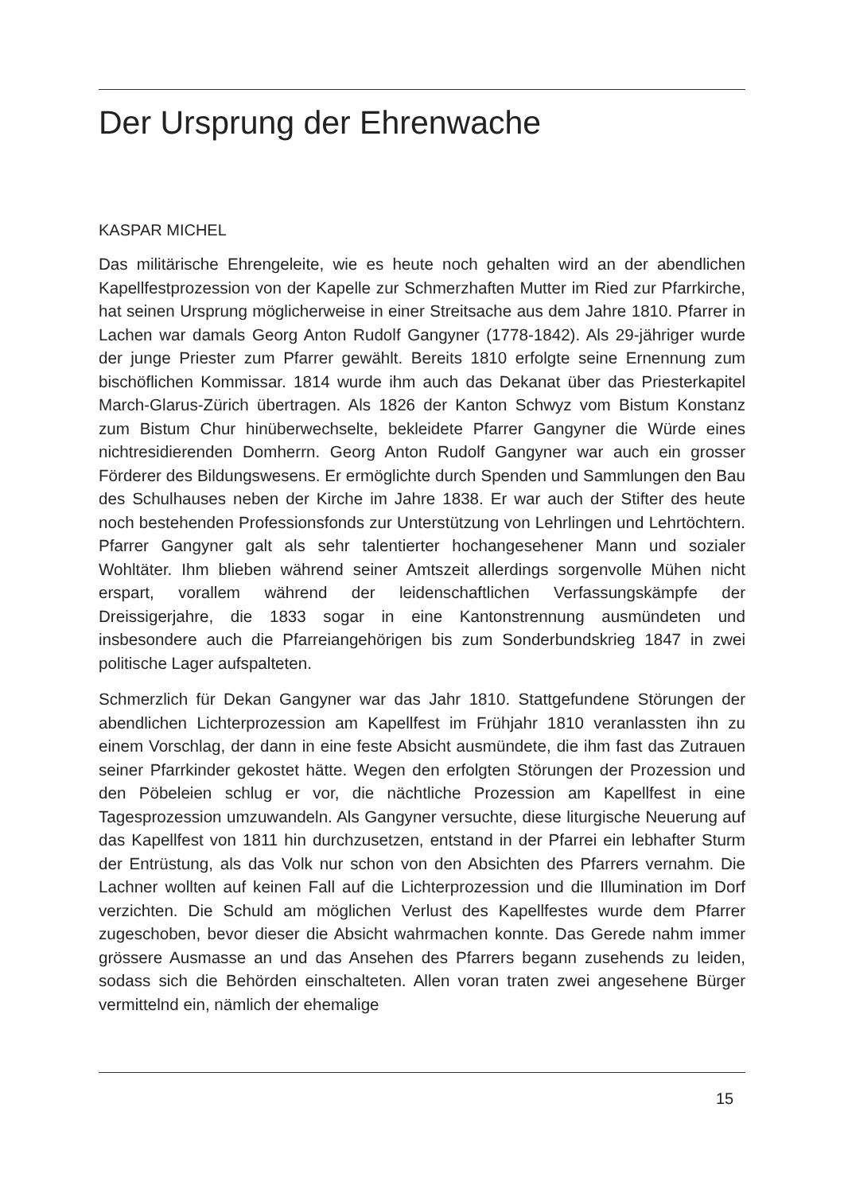Der Ursprung der Ehrenwache
KASPAR MICHEL
Das militärische Ehrengeleite, wie es heute noch gehalten wird an der abendlichen Kapellfestprozession von der Kapelle zur Schmerzhaften Mutter im Ried zur Pfarrkirche, hat seinen Ursprung möglicherweise in einer Streitsache aus dem Jahre 1810. Pfarrer in Lachen war damals Georg Anton Rudolf Gangyner (1778-1842). Als 29-jähriger wurde der junge Priester zum Pfarrer gewählt. Bereits 1810 erfolgte seine Ernennung zum bischöflichen Kommissar. 1814 wurde ihm auch das Dekanat über das Priesterkapitel March-Glarus-Zürich übertragen. Als 1826 der Kanton Schwyz vom Bistum Konstanz zum Bistum Chur hinüberwechselte, bekleidete Pfarrer Gangyner die Würde eines nichtresidierenden Domherrn. Georg Anton Rudolf Gangyner war auch ein grosser Förderer des Bildungswesens. Er ermöglichte durch Spenden und Sammlungen den Bau des Schulhauses neben der Kirche im Jahre 1838. Er war auch der Stifter des heute noch bestehenden Professionsfonds zur Unterstützung von Lehrlingen und Lehrtöchtern. Pfarrer Gangyner galt als sehr talentierter hochangesehener Mann und sozialer Wohltäter. Ihm blieben während seiner Amtszeit allerdings sorgenvolle Mühen nicht erspart, vorallem während der leidenschaftlichen Verfassungskämpfe der Dreissigerjahre, die 1833 sogar in eine Kantonstrennung ausmündeten und insbesondere auch die Pfarreiangehörigen bis zum Sonderbundskrieg 1847 in zwei politische Lager aufspalteten.
Schmerzlich für Dekan Gangyner war das Jahr 1810. Stattgefundene Störungen der abendlichen Lichterprozession am Kapellfest im Frühjahr 1810 veranlassten ihn zu einem Vorschlag, der dann in eine feste Absicht ausmündete, die ihm fast das Zutrauen seiner Pfarrkinder gekostet hätte. Wegen den erfolgten Störungen der Prozession und den Pöbeleien schlug er vor, die nächtliche Prozession am Kapellfest in eine Tagesprozession umzuwandeln. Als Gangyner versuchte, diese liturgische Neuerung auf das Kapellfest von 1811 hin durchzusetzen, entstand in der Pfarrei ein lebhafter Sturm der Entrüstung, als das Volk nur schon von den Absichten des Pfarrers vernahm. Die Lachner wollten auf keinen Fall auf die Lichterprozession und die Illumination im Dorf verzichten. Die Schuld am möglichen Verlust des Kapellfestes wurde dem Pfarrer zugeschoben, bevor dieser die Absicht wahrmachen konnte. Das Gerede nahm immer grössere Ausmasse an und das Ansehen des Pfarrers begann zusehends zu leiden, sodass sich die Behörden einschalteten. Allen voran traten zwei angesehene Bürger vermittelnd ein, nämlich der ehemalige
15